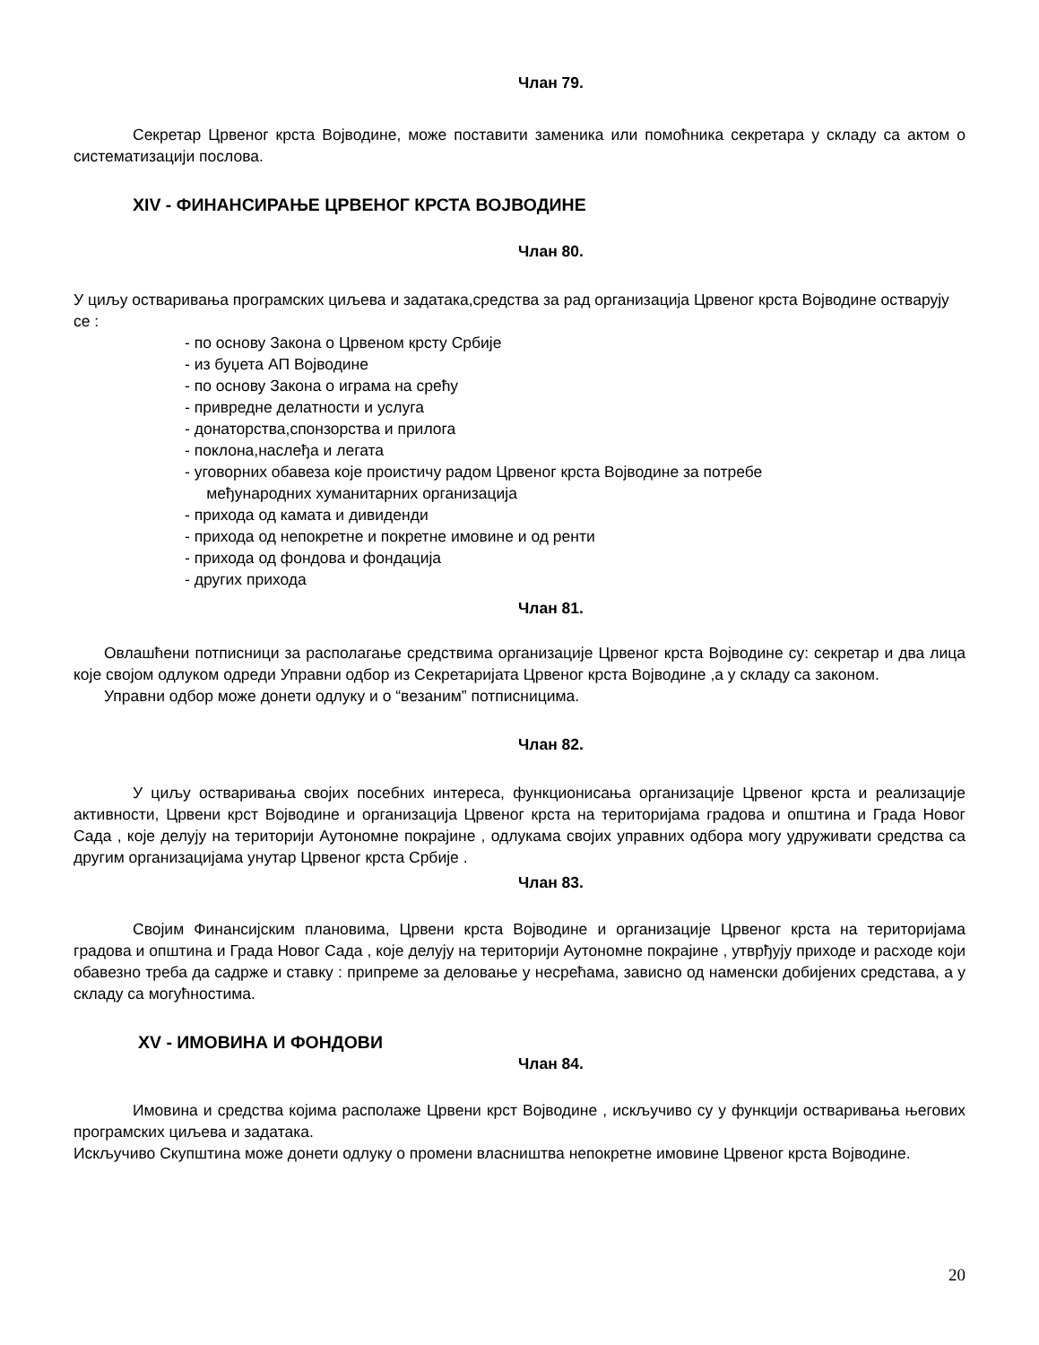Члан 79.
Секретар Црвеног крста Војводине, може поставити заменика или помоћника секретара у складу са актом о систематизацији послова.
XIV - ФИНАНСИРАЊЕ ЦРВЕНОГ КРСТА ВОЈВОДИНЕ
Члан 80.
У циљу остваривања програмских циљева и задатака,средства за рад организација Црвеног крста Војводине остварују се :
- по основу Закона о Црвеном крсту Србије
- из буџета АП Војводине
- по основу Закона о играма на срећу
- привредне делатности и услуга
- донаторства,спонзорства и прилога
- поклона,наслеђа и легата
- уговорних обавеза које проистичу радом Црвеног крста Војводине за потребе
међународних хуманитарних организација
- прихода од камата и дивиденди
- прихода од непокретне и покретне имовине и од ренти
- прихода од фондова и фондација
- других прихода
Члан 81.
Овлашћени потписници за располагање средствима организације Црвеног крста Војводине су: секретар и два лица које својом одлуком одреди Управни одбор из Секретаријата Црвеног крста Војводине ,а у складу са законом.
Управни одбор може донети одлуку и о “везаним” потписницима.
Члан 82.
У циљу остваривања својих посебних интереса, функционисања организације Црвеног крста и реализације активности, Црвени крст Војводине и организација Црвеног крста на територијама градова и општина и Града Новог Сада , које делују на територији Аутономне покрајине , одлукама својих управних одбора могу удруживати средства са другим организацијама унутар Црвеног крста Србије .
Члан 83.
Својим Финансијским плановима, Црвени крста Војводине и организације Црвеног крста на територијама градова и општина и Града Новог Сада , које делују на територији Аутономне покрајине , утврђују приходе и расходе који обавезно треба да садрже и ставку : припреме за деловање у несрећама, зависно од наменски добијених средстава, а у складу са могућностима.
XV - ИМОВИНА И ФОНДОВИ
Члан 84.
Имовина и средства којима располаже Црвени крст Војводине , искључиво су у функцији остваривања његових програмских циљева и задатака.
Искључиво Скупштина може донети одлуку о промени власништва непокретне имовине Црвеног крста Војводине.
20